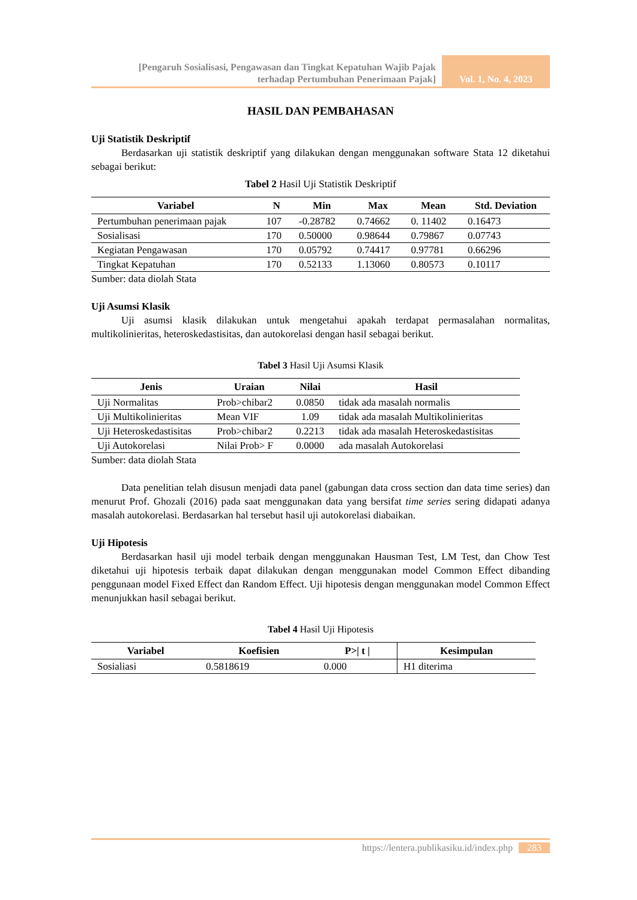[Pengaruh Sosialisasi, Pengawasan dan Tingkat Kepatuhan Wajib Pajak
terhadap Pertumbuhan Penerimaan Pajak]
Vol. 1, No. 4, 2023
HASIL DAN PEMBAHASAN
Uji Statistik Deskriptif
Berdasarkan uji statistik deskriptif yang dilakukan dengan menggunakan software Stata 12 diketahui sebagai berikut:
Tabel 2 Hasil Uji Statistik Deskriptif
| Variabel | N | Min | Max | Mean | Std. Deviation |
| --- | --- | --- | --- | --- | --- |
| Pertumbuhan penerimaan pajak | 107 | -0.28782 | 0.74662 | 0. 11402 | 0.16473 |
| Sosialisasi | 170 | 0.50000 | 0.98644 | 0.79867 | 0.07743 |
| Kegiatan Pengawasan | 170 | 0.05792 | 0.74417 | 0.97781 | 0.66296 |
| Tingkat Kepatuhan | 170 | 0.52133 | 1.13060 | 0.80573 | 0.10117 |
Sumber: data diolah Stata
Uji Asumsi Klasik
Uji asumsi klasik dilakukan untuk mengetahui apakah terdapat permasalahan normalitas, multikolinieritas, heteroskedastisitas, dan autokorelasi dengan hasil sebagai berikut.
Tabel 3 Hasil Uji Asumsi Klasik
| Jenis | Uraian | Nilai | Hasil |
| --- | --- | --- | --- |
| Uji Normalitas | Prob>chibar2 | 0.0850 | tidak ada masalah normalis |
| Uji Multikolinieritas | Mean VIF | 1.09 | tidak ada masalah Multikolinieritas |
| Uji Heteroskedastisitas | Prob>chibar2 | 0.2213 | tidak ada masalah Heteroskedastisitas |
| Uji Autokorelasi | Nilai Prob> F | 0.0000 | ada masalah Autokorelasi |
Sumber: data diolah Stata
Data penelitian telah disusun menjadi data panel (gabungan data cross section dan data time series) dan menurut Prof. Ghozali (2016) pada saat menggunakan data yang bersifat time series sering didapati adanya masalah autokorelasi. Berdasarkan hal tersebut hasil uji autokorelasi diabaikan.
Uji Hipotesis
Berdasarkan hasil uji model terbaik dengan menggunakan Hausman Test, LM Test, dan Chow Test diketahui uji hipotesis terbaik dapat dilakukan dengan menggunakan model Common Effect dibanding penggunaan model Fixed Effect dan Random Effect. Uji hipotesis dengan menggunakan model Common Effect menunjukkan hasil sebagai berikut.
Tabel 4 Hasil Uji Hipotesis
| Variabel | Koefisien | P>/ t / | Kesimpulan |
| --- | --- | --- | --- |
| Sosialiasi | 0.5818619 | 0.000 | H1 diterima |
https://lentera.publikasiku.id/index.php 283